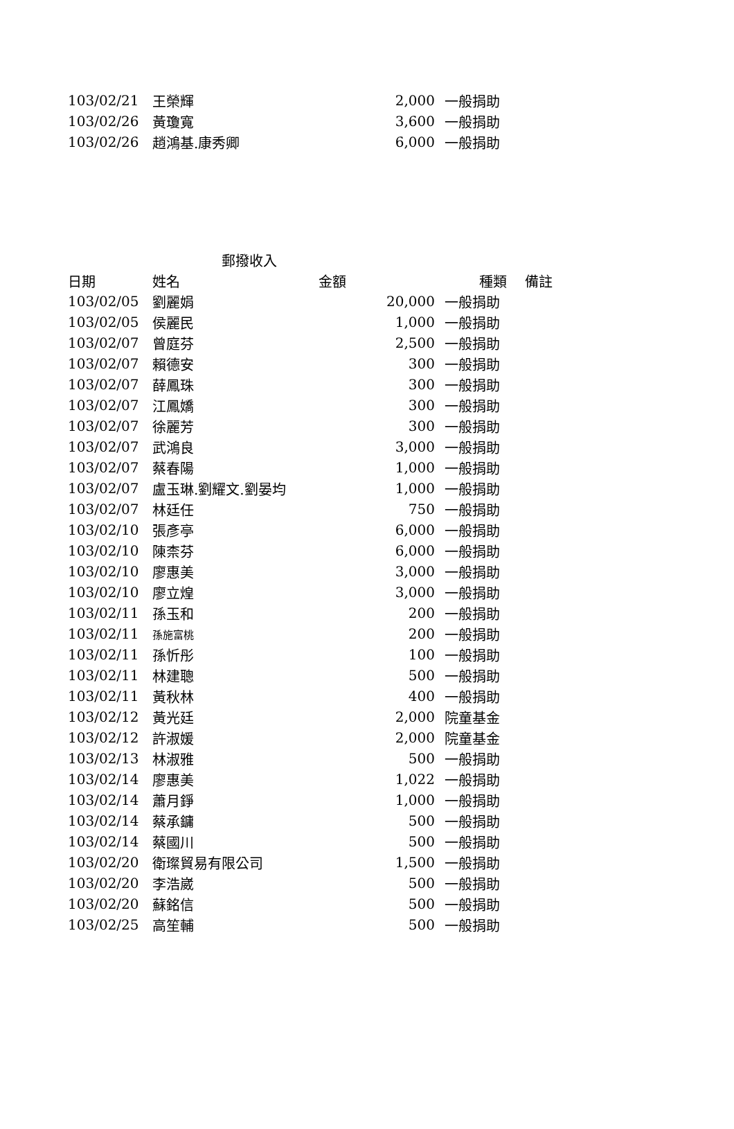| 103/02/21 | 王榮輝 | 2,000 | 一般捐助 |
| 103/02/26 | 黃瓊寬 | 3,600 | 一般捐助 |
| 103/02/26 | 趙鴻基.康秀卿 | 6,000 | 一般捐助 |
| 郵撥收入 | | | | |
| 日期 | 姓名 | 金額 | 種類 | 備註 |
| 103/02/05 | 劉麗娟 | 20,000 | 一般捐助 | |
| 103/02/05 | 侯麗民 | 1,000 | 一般捐助 | |
| 103/02/07 | 曾庭芬 | 2,500 | 一般捐助 | |
| 103/02/07 | 賴德安 | 300 | 一般捐助 | |
| 103/02/07 | 薛鳳珠 | 300 | 一般捐助 | |
| 103/02/07 | 江鳳嬌 | 300 | 一般捐助 | |
| 103/02/07 | 徐麗芳 | 300 | 一般捐助 | |
| 103/02/07 | 武鴻良 | 3,000 | 一般捐助 | |
| 103/02/07 | 蔡春陽 | 1,000 | 一般捐助 | |
| 103/02/07 | 盧玉琳.劉耀文.劉晏均 | 1,000 | 一般捐助 | |
| 103/02/07 | 林廷任 | 750 | 一般捐助 | |
| 103/02/10 | 張彥亭 | 6,000 | 一般捐助 | |
| 103/02/10 | 陳柰芬 | 6,000 | 一般捐助 | |
| 103/02/10 | 廖惠美 | 3,000 | 一般捐助 | |
| 103/02/10 | 廖立煌 | 3,000 | 一般捐助 | |
| 103/02/11 | 孫玉和 | 200 | 一般捐助 | |
| 103/02/11 | 孫施富桃 | 200 | 一般捐助 | |
| 103/02/11 | 孫忻彤 | 100 | 一般捐助 | |
| 103/02/11 | 林建聰 | 500 | 一般捐助 | |
| 103/02/11 | 黃秋林 | 400 | 一般捐助 | |
| 103/02/12 | 黃光廷 | 2,000 | 院童基金 | |
| 103/02/12 | 許淑媛 | 2,000 | 院童基金 | |
| 103/02/13 | 林淑雅 | 500 | 一般捐助 | |
| 103/02/14 | 廖惠美 | 1,022 | 一般捐助 | |
| 103/02/14 | 蕭月錚 | 1,000 | 一般捐助 | |
| 103/02/14 | 蔡承鏞 | 500 | 一般捐助 | |
| 103/02/14 | 蔡國川 | 500 | 一般捐助 | |
| 103/02/20 | 衛璨貿易有限公司 | 1,500 | 一般捐助 | |
| 103/02/20 | 李浩崴 | 500 | 一般捐助 | |
| 103/02/20 | 蘇銘信 | 500 | 一般捐助 | |
| 103/02/25 | 高笙輔 | 500 | 一般捐助 | |